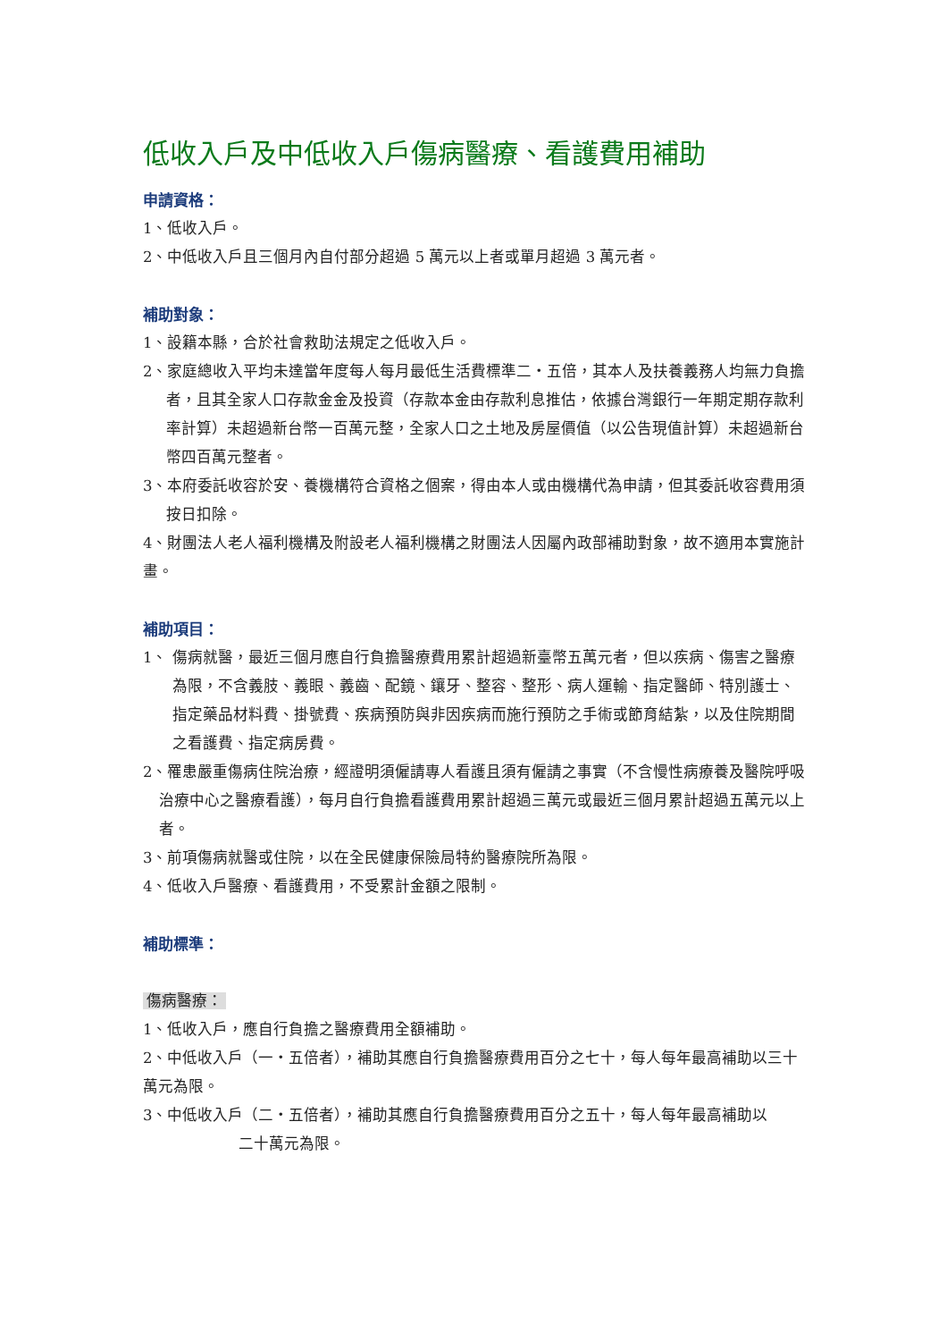低收入戶及中低收入戶傷病醫療、看護費用補助
申請資格：
1、低收入戶。
2、中低收入戶且三個月內自付部分超過 5 萬元以上者或單月超過 3 萬元者。
補助對象：
1、設籍本縣，合於社會救助法規定之低收入戶。
2、家庭總收入平均未達當年度每人每月最低生活費標準二・五倍，其本人及扶養義務人均無力負擔者，且其全家人口存款金金及投資（存款本金由存款利息推估，依據台灣銀行一年期定期存款利率計算）未超過新台幣一百萬元整，全家人口之土地及房屋價值（以公告現值計算）未超過新台幣四百萬元整者。
3、本府委託收容於安、養機構符合資格之個案，得由本人或由機構代為申請，但其委託收容費用須按日扣除。
4、財團法人老人福利機構及附設老人福利機構之財團法人因屬內政部補助對象，故不適用本實施計畫。
補助項目：
1、 傷病就醫，最近三個月應自行負擔醫療費用累計超過新臺幣五萬元者，但以疾病、傷害之醫療為限，不含義肢、義眼、義齒、配鏡、鑲牙、整容、整形、病人運輸、指定醫師、特別護士、指定藥品材料費、掛號費、疾病預防與非因疾病而施行預防之手術或節育結紮，以及住院期間之看護費、指定病房費。
2、罹患嚴重傷病住院治療，經證明須僱請專人看護且須有僱請之事實（不含慢性病療養及醫院呼吸治療中心之醫療看護），每月自行負擔看護費用累計超過三萬元或最近三個月累計超過五萬元以上者。
3、前項傷病就醫或住院，以在全民健康保險局特約醫療院所為限。
4、低收入戶醫療、看護費用，不受累計金額之限制。
補助標準：
傷病醫療：
1、低收入戶，應自行負擔之醫療費用全額補助。
2、中低收入戶（一・五倍者），補助其應自行負擔醫療費用百分之七十，每人每年最高補助以三十萬元為限。
3、中低收入戶（二・五倍者），補助其應自行負擔醫療費用百分之五十，每人每年最高補助以
二十萬元為限。